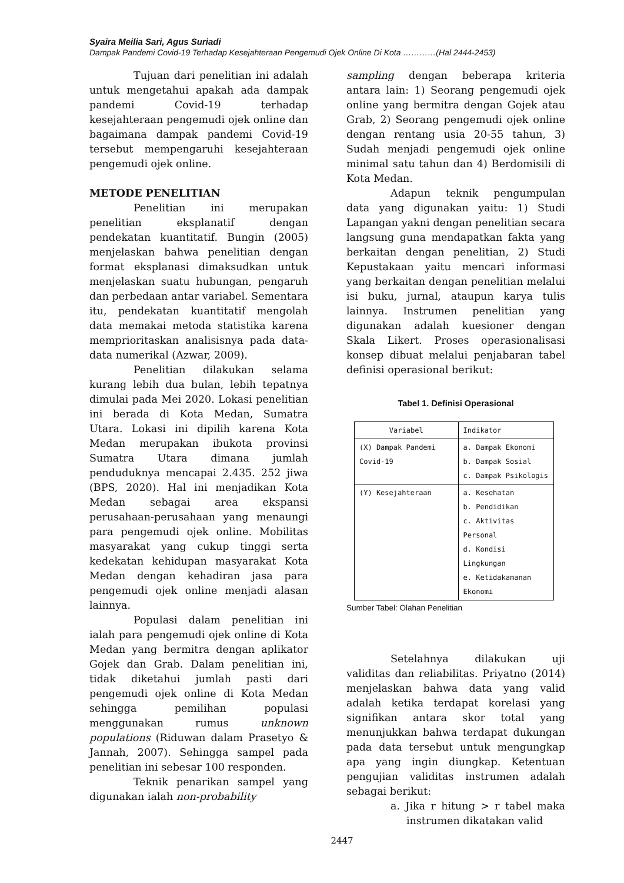Syaira Meilia Sari, Agus Suriadi
Dampak Pandemi Covid-19 Terhadap Kesejahteraan Pengemudi Ojek Online Di Kota …………(Hal 2444-2453)
Tujuan dari penelitian ini adalah untuk mengetahui apakah ada dampak pandemi Covid-19 terhadap kesejahteraan pengemudi ojek online dan bagaimana dampak pandemi Covid-19 tersebut mempengaruhi kesejahteraan pengemudi ojek online.
METODE PENELITIAN
Penelitian ini merupakan penelitian eksplanatif dengan pendekatan kuantitatif. Bungin (2005) menjelaskan bahwa penelitian dengan format eksplanasi dimaksudkan untuk menjelaskan suatu hubungan, pengaruh dan perbedaan antar variabel. Sementara itu, pendekatan kuantitatif mengolah data memakai metoda statistika karena memprioritaskan analisisnya pada data-data numerikal (Azwar, 2009).
Penelitian dilakukan selama kurang lebih dua bulan, lebih tepatnya dimulai pada Mei 2020. Lokasi penelitian ini berada di Kota Medan, Sumatra Utara. Lokasi ini dipilih karena Kota Medan merupakan ibukota provinsi Sumatra Utara dimana jumlah penduduknya mencapai 2.435. 252 jiwa (BPS, 2020). Hal ini menjadikan Kota Medan sebagai area ekspansi perusahaan-perusahaan yang menaungi para pengemudi ojek online. Mobilitas masyarakat yang cukup tinggi serta kedekatan kehidupan masyarakat Kota Medan dengan kehadiran jasa para pengemudi ojek online menjadi alasan lainnya.
Populasi dalam penelitian ini ialah para pengemudi ojek online di Kota Medan yang bermitra dengan aplikator Gojek dan Grab. Dalam penelitian ini, tidak diketahui jumlah pasti dari pengemudi ojek online di Kota Medan sehingga pemilihan populasi menggunakan rumus unknown populations (Riduwan dalam Prasetyo & Jannah, 2007). Sehingga sampel pada penelitian ini sebesar 100 responden.
Teknik penarikan sampel yang digunakan ialah non-probability
sampling dengan beberapa kriteria antara lain: 1) Seorang pengemudi ojek online yang bermitra dengan Gojek atau Grab, 2) Seorang pengemudi ojek online dengan rentang usia 20-55 tahun, 3) Sudah menjadi pengemudi ojek online minimal satu tahun dan 4) Berdomisili di Kota Medan.
Adapun teknik pengumpulan data yang digunakan yaitu: 1) Studi Lapangan yakni dengan penelitian secara langsung guna mendapatkan fakta yang berkaitan dengan penelitian, 2) Studi Kepustakaan yaitu mencari informasi yang berkaitan dengan penelitian melalui isi buku, jurnal, ataupun karya tulis lainnya. Instrumen penelitian yang digunakan adalah kuesioner dengan Skala Likert. Proses operasionalisasi konsep dibuat melalui penjabaran tabel definisi operasional berikut:
Tabel 1. Definisi Operasional
| Variabel | Indikator |
| --- | --- |
| (X) Dampak Pandemi Covid-19 | a. Dampak Ekonomi b. Dampak Sosial c. Dampak Psikologis |
| (Y) Kesejahteraan | a. Kesehatan b. Pendidikan c. Aktivitas Personal d. Kondisi Lingkungan e. Ketidakamanan Ekonomi |
Sumber Tabel: Olahan Penelitian
Setelahnya dilakukan uji validitas dan reliabilitas. Priyatno (2014) menjelaskan bahwa data yang valid adalah ketika terdapat korelasi yang signifikan antara skor total yang menunjukkan bahwa terdapat dukungan pada data tersebut untuk mengungkap apa yang ingin diungkap. Ketentuan pengujian validitas instrumen adalah sebagai berikut:
a. Jika r hitung > r tabel maka instrumen dikatakan valid
2447